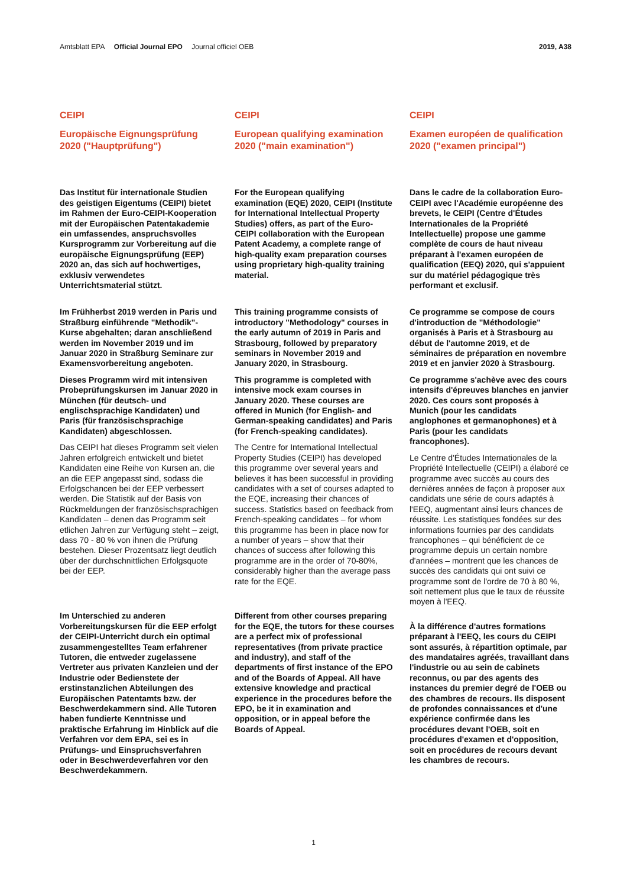Amtsblatt EPA Official Journal EPO Journal officiel OEB
2019, A38
CEIPI
Europäische Eignungsprüfung 2020 ("Hauptprüfung")
Das Institut für internationale Studien des geistigen Eigentums (CEIPI) bietet im Rahmen der Euro-CEIPI-Kooperation mit der Europäischen Patentakademie ein umfassendes, anspruchsvolles Kursprogramm zur Vorbereitung auf die europäische Eignungsprüfung (EEP) 2020 an, das sich auf hochwertiges, exklusiv verwendetes Unterrichtsmaterial stützt.
Im Frühherbst 2019 werden in Paris und Straßburg einführende "Methodik"-Kurse abgehalten; daran anschließend werden im November 2019 und im Januar 2020 in Straßburg Seminare zur Examensvorbereitung angeboten.
Dieses Programm wird mit intensiven Probeprüfungskursen im Januar 2020 in München (für deutsch- und englischsprachige Kandidaten) und Paris (für französischsprachige Kandidaten) abgeschlossen.
Das CEIPI hat dieses Programm seit vielen Jahren erfolgreich entwickelt und bietet Kandidaten eine Reihe von Kursen an, die an die EEP angepasst sind, sodass die Erfolgschancen bei der EEP verbessert werden. Die Statistik auf der Basis von Rückmeldungen der französischsprachigen Kandidaten – denen das Programm seit etlichen Jahren zur Verfügung steht – zeigt, dass 70 - 80 % von ihnen die Prüfung bestehen. Dieser Prozentsatz liegt deutlich über der durchschnittlichen Erfolgsquote bei der EEP.
Im Unterschied zu anderen Vorbereitungskursen für die EEP erfolgt der CEIPI-Unterricht durch ein optimal zusammengestelltes Team erfahrener Tutoren, die entweder zugelassene Vertreter aus privaten Kanzleien und der Industrie oder Bedienstete der erstinstanzlichen Abteilungen des Europäischen Patentamts bzw. der Beschwerdekammern sind. Alle Tutoren haben fundierte Kenntnisse und praktische Erfahrung im Hinblick auf die Verfahren vor dem EPA, sei es in Prüfungs- und Einspruchsverfahren oder in Beschwerdeverfahren vor den Beschwerdekammern.
CEIPI
European qualifying examination 2020 ("main examination")
For the European qualifying examination (EQE) 2020, CEIPI (Institute for International Intellectual Property Studies) offers, as part of the Euro-CEIPI collaboration with the European Patent Academy, a complete range of high-quality exam preparation courses using proprietary high-quality training material.
This training programme consists of introductory "Methodology" courses in the early autumn of 2019 in Paris and Strasbourg, followed by preparatory seminars in November 2019 and January 2020, in Strasbourg.
This programme is completed with intensive mock exam courses in January 2020. These courses are offered in Munich (for English- and German-speaking candidates) and Paris (for French-speaking candidates).
The Centre for International Intellectual Property Studies (CEIPI) has developed this programme over several years and believes it has been successful in providing candidates with a set of courses adapted to the EQE, increasing their chances of success. Statistics based on feedback from French-speaking candidates – for whom this programme has been in place now for a number of years – show that their chances of success after following this programme are in the order of 70-80%, considerably higher than the average pass rate for the EQE.
Different from other courses preparing for the EQE, the tutors for these courses are a perfect mix of professional representatives (from private practice and industry), and staff of the departments of first instance of the EPO and of the Boards of Appeal. All have extensive knowledge and practical experience in the procedures before the EPO, be it in examination and opposition, or in appeal before the Boards of Appeal.
CEIPI
Examen européen de qualification 2020 ("examen principal")
Dans le cadre de la collaboration Euro-CEIPI avec l'Académie européenne des brevets, le CEIPI (Centre d'Études Internationales de la Propriété Intellectuelle) propose une gamme complète de cours de haut niveau préparant à l'examen européen de qualification (EEQ) 2020, qui s'appuient sur du matériel pédagogique très performant et exclusif.
Ce programme se compose de cours d'introduction de "Méthodologie" organisés à Paris et à Strasbourg au début de l'automne 2019, et de séminaires de préparation en novembre 2019 et en janvier 2020 à Strasbourg.
Ce programme s'achève avec des cours intensifs d'épreuves blanches en janvier 2020. Ces cours sont proposés à Munich (pour les candidats anglophones et germanophones) et à Paris (pour les candidats francophones).
Le Centre d'Études Internationales de la Propriété Intellectuelle (CEIPI) a élaboré ce programme avec succès au cours des dernières années de façon à proposer aux candidats une série de cours adaptés à l'EEQ, augmentant ainsi leurs chances de réussite. Les statistiques fondées sur des informations fournies par des candidats francophones – qui bénéficient de ce programme depuis un certain nombre d'années – montrent que les chances de succès des candidats qui ont suivi ce programme sont de l'ordre de 70 à 80 %, soit nettement plus que le taux de réussite moyen à l'EEQ.
À la différence d'autres formations préparant à l'EEQ, les cours du CEIPI sont assurés, à répartition optimale, par des mandataires agréés, travaillant dans l'industrie ou au sein de cabinets reconnus, ou par des agents des instances du premier degré de l'OEB ou des chambres de recours. Ils disposent de profondes connaissances et d'une expérience confirmée dans les procédures devant l'OEB, soit en procédures d'examen et d'opposition, soit en procédures de recours devant les chambres de recours.
1